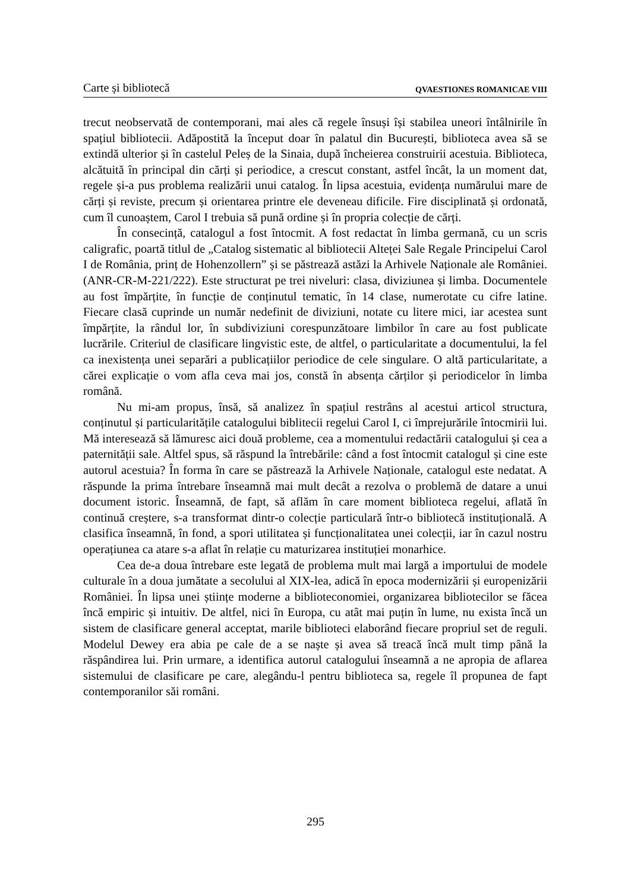Carte și bibliotecă QVAESTIONES ROMANICAE VIII
trecut neobservată de contemporani, mai ales că regele însuși își stabilea uneori întâlnirile în spațiul bibliotecii. Adăpostită la început doar în palatul din București, biblioteca avea să se extindă ulterior și în castelul Peleș de la Sinaia, după încheierea construirii acestuia. Biblioteca, alcătuită în principal din cărți și periodice, a crescut constant, astfel încât, la un moment dat, regele și-a pus problema realizării unui catalog. În lipsa acestuia, evidența numărului mare de cărți și reviste, precum și orientarea printre ele deveneau dificile. Fire disciplinată și ordonată, cum îl cunoaștem, Carol I trebuia să pună ordine și în propria colecție de cărți.
În consecință, catalogul a fost întocmit. A fost redactat în limba germană, cu un scris caligrafic, poartă titlul de „Catalog sistematic al bibliotecii Alteței Sale Regale Principelui Carol I de România, prinț de Hohenzollern” și se păstrează astăzi la Arhivele Naționale ale României. (ANR-CR-M-221/222). Este structurat pe trei niveluri: clasa, diviziunea și limba. Documentele au fost împărțite, în funcție de conținutul tematic, în 14 clase, numerotate cu cifre latine. Fiecare clasă cuprinde un număr nedefinit de diviziuni, notate cu litere mici, iar acestea sunt împărțite, la rândul lor, în subdiviziuni corespunzătoare limbilor în care au fost publicate lucrările. Criteriul de clasificare lingvistic este, de altfel, o particularitate a documentului, la fel ca inexistența unei separări a publicațiilor periodice de cele singulare. O altă particularitate, a cărei explicație o vom afla ceva mai jos, constă în absența cărților și periodicelor în limba română.
Nu mi-am propus, însă, să analizez în spațiul restrâns al acestui articol structura, conținutul și particularitățile catalogului biblitecii regelui Carol I, ci împrejurările întocmirii lui. Mă interesează să lămuresc aici două probleme, cea a momentului redactării catalogului și cea a paternității sale. Altfel spus, să răspund la întrebările: când a fost întocmit catalogul și cine este autorul acestuia? În forma în care se păstrează la Arhivele Naționale, catalogul este nedatat. A răspunde la prima întrebare înseamnă mai mult decât a rezolva o problemă de datare a unui document istoric. Înseamnă, de fapt, să aflăm în care moment biblioteca regelui, aflată în continuă creștere, s-a transformat dintr-o colecție particulară într-o bibliotecă instituțională. A clasifica înseamnă, în fond, a spori utilitatea și funcționalitatea unei colecții, iar în cazul nostru operațiunea ca atare s-a aflat în relație cu maturizarea instituției monarhice.
Cea de-a doua întrebare este legată de problema mult mai largă a importului de modele culturale în a doua jumătate a secolului al XIX-lea, adică în epoca modernizării și europenizării României. În lipsa unei științe moderne a biblioteconomiei, organizarea bibliotecilor se făcea încă empiric și intuitiv. De altfel, nici în Europa, cu atât mai puțin în lume, nu exista încă un sistem de clasificare general acceptat, marile biblioteci elaborând fiecare propriul set de reguli. Modelul Dewey era abia pe cale de a se naște și avea să treacă încă mult timp până la răspândirea lui. Prin urmare, a identifica autorul catalogului înseamnă a ne apropia de aflarea sistemului de clasificare pe care, alegându-l pentru biblioteca sa, regele îl propunea de fapt contemporanilor săi români.
295